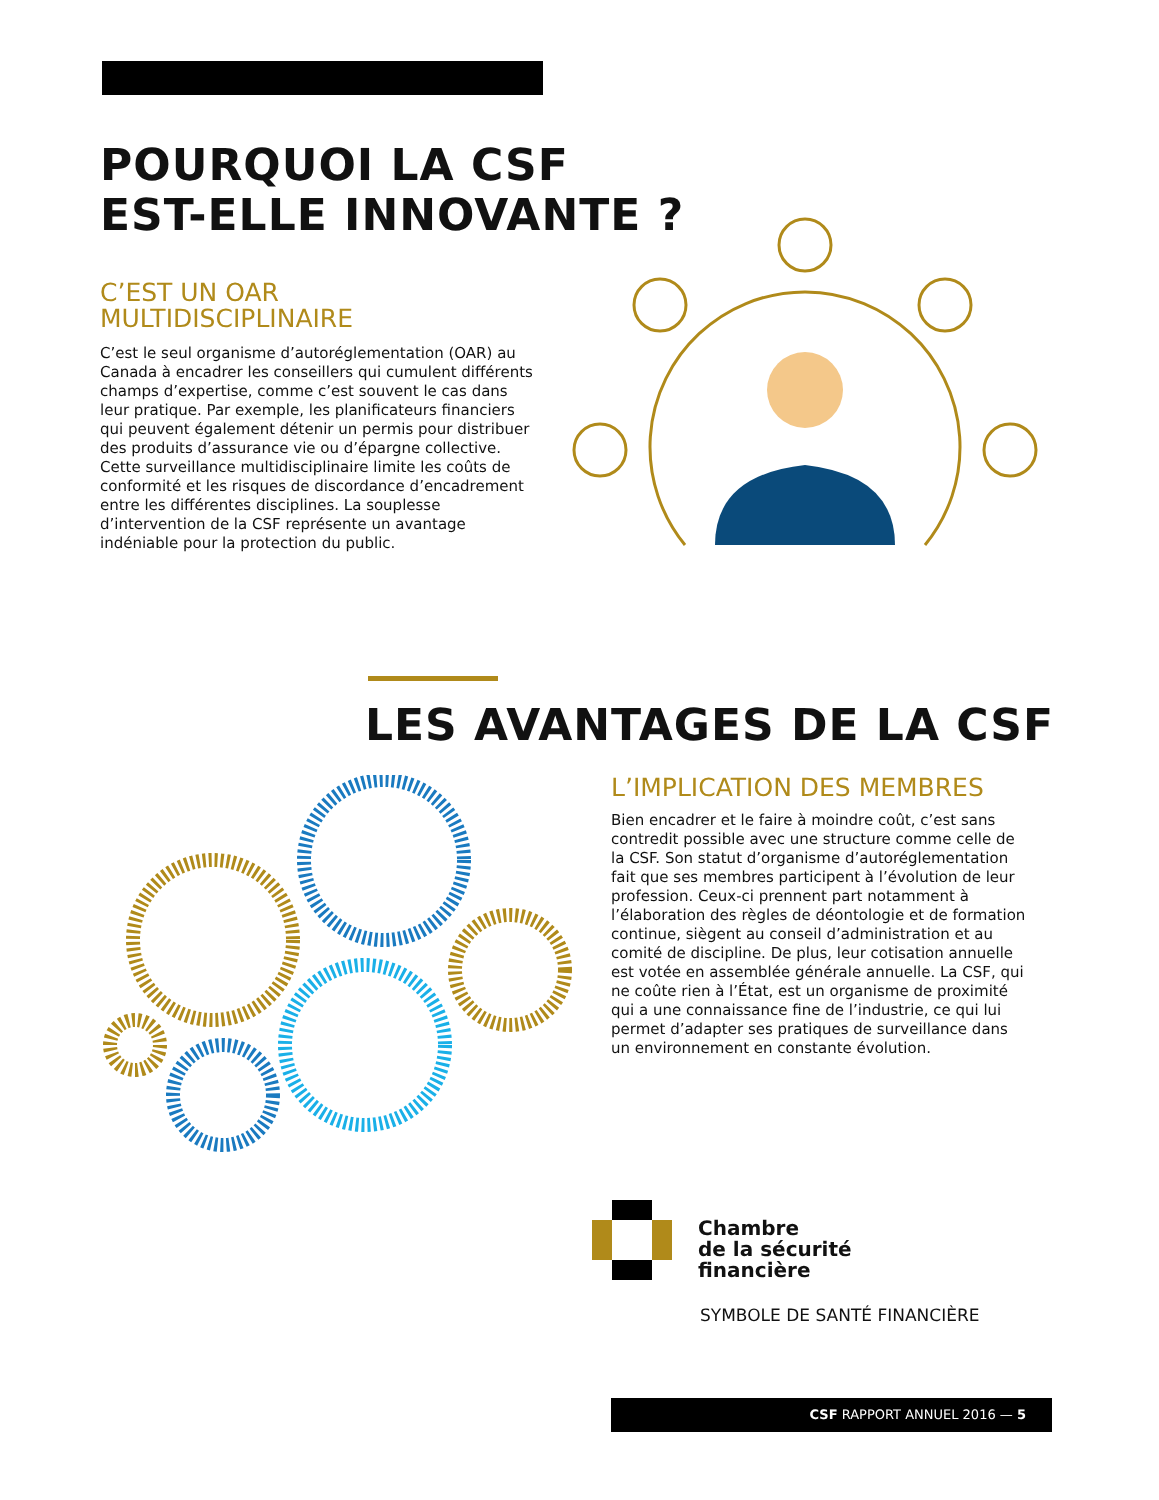POURQUOI LA CSF
EST-ELLE INNOVANTE ?
C’EST UN OAR
MULTIDISCIPLINAIRE
C’est le seul organisme d’autoréglementation (OAR) au Canada à encadrer les conseillers qui cumulent différents champs d’expertise, comme c’est souvent le cas dans leur pratique. Par exemple, les planificateurs financiers qui peuvent également détenir un permis pour distribuer des produits d’assurance vie ou d’épargne collective. Cette surveillance multidisciplinaire limite les coûts de conformité et les risques de discordance d’encadrement entre les différentes disciplines. La souplesse d’intervention de la CSF représente un avantage indéniable pour la protection du public.
LES AVANTAGES DE LA CSF
L’IMPLICATION DES MEMBRES
Bien encadrer et le faire à moindre coût, c’est sans contredit possible avec une structure comme celle de la CSF. Son statut d’organisme d’autoréglementation fait que ses membres participent à l’évolution de leur profession. Ceux-ci prennent part notamment à l’élaboration des règles de déontologie et de formation continue, siègent au conseil d’administration et au comité de discipline. De plus, leur cotisation annuelle est votée en assemblée générale annuelle. La CSF, qui ne coûte rien à l’État, est un organisme de proximité qui a une connaissance fine de l’industrie, ce qui lui permet d’adapter ses pratiques de surveillance dans un environnement en constante évolution.
Chambre
de la sécurité
financière
SYMBOLE DE SANTÉ FINANCIÈRE
CSF RAPPORT ANNUEL 2016 — 5